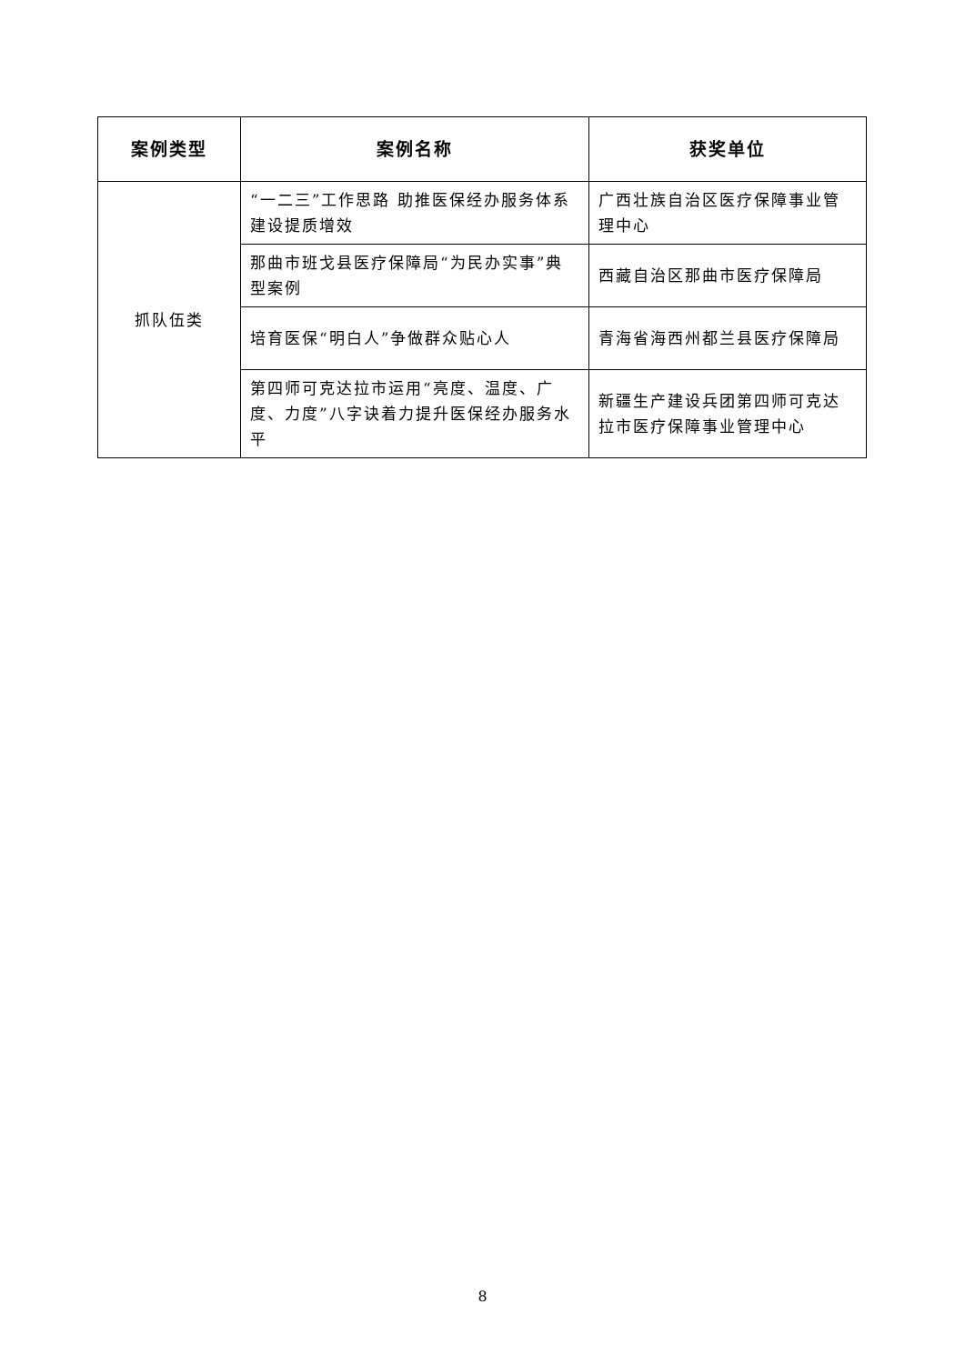| 案例类型 | 案例名称 | 获奖单位 |
| --- | --- | --- |
| 抓队伍类 | “一二三”工作思路 助推医保经办服务体系建设提质增效 | 广西壮族自治区医疗保障事业管理中心 |
| | 那曲市班戈县医疗保障局“为民办实事”典型案例 | 西藏自治区那曲市医疗保障局 |
| | 培育医保“明白人”争做群众贴心人 | 青海省海西州都兰县医疗保障局 |
| | 第四师可克达拉市运用“亮度、温度、广度、力度”八字诀着力提升医保经办服务水平 | 新疆生产建设兵团第四师可克达拉市医疗保障事业管理中心 |
8